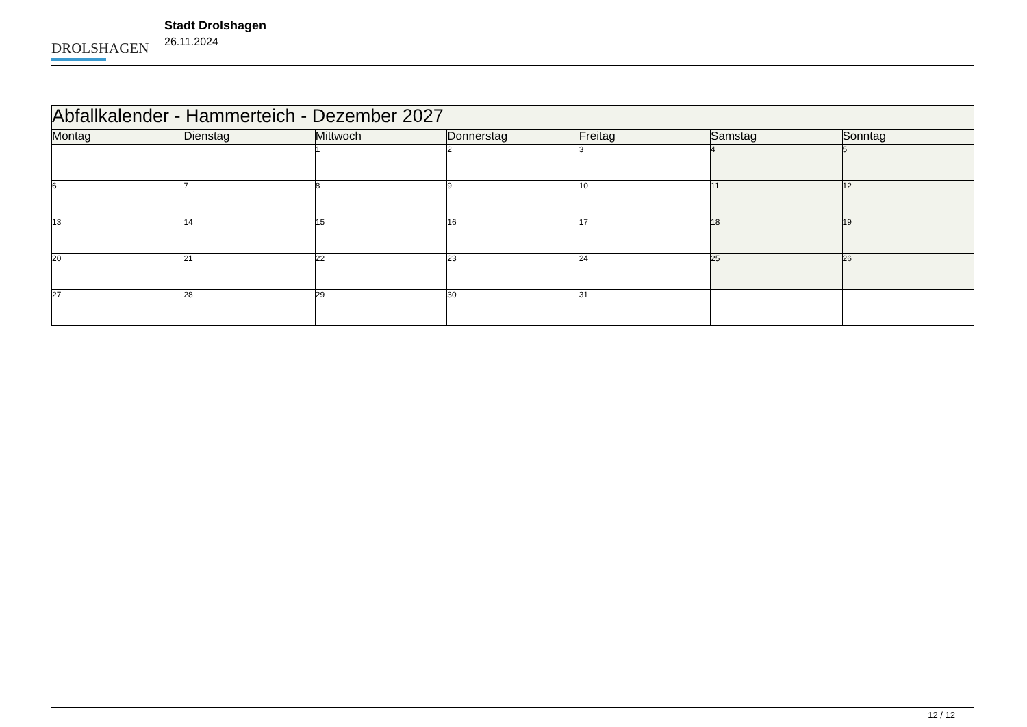DROLSHAGEN
Stadt Drolshagen
26.11.2024
| Abfallkalender - Hammerteich - Dezember 2027 | | | | | | |
| --- | --- | --- | --- | --- | --- | --- |
| Montag | Dienstag | Mittwoch | Donnerstag | Freitag | Samstag | Sonntag |
| | | 1 | 2 | 3 | 4 | 5 |
| 6 | 7 | 8 | 9 | 10 | 11 | 12 |
| 13 | 14 | 15 | 16 | 17 | 18 | 19 |
| 20 | 21 | 22 | 23 | 24 | 25 | 26 |
| 27 | 28 | 29 | 30 | 31 | | |
12 / 12